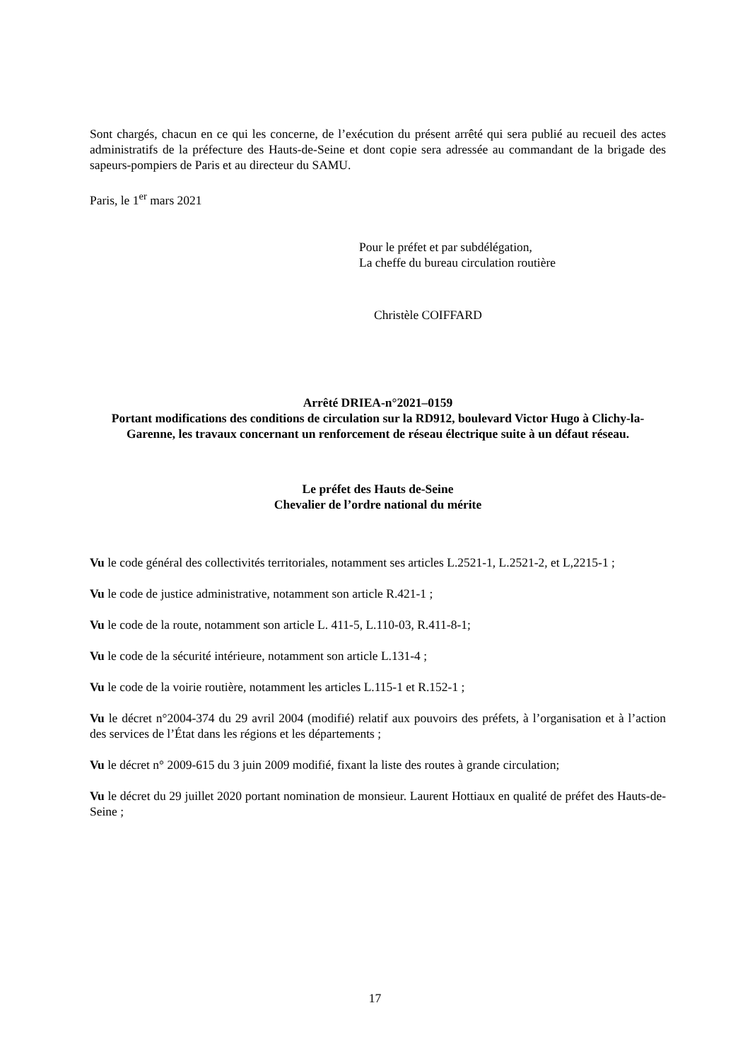Sont chargés, chacun en ce qui les concerne, de l’exécution du présent arrêté qui sera publié au recueil des actes administratifs de la préfecture des Hauts-de-Seine et dont copie sera adressée au commandant de la brigade des sapeurs-pompiers de Paris et au directeur du SAMU.
Paris, le 1<sup>er</sup> mars 2021
Pour le préfet et par subdélégation,
La cheffe du bureau circulation routière
Christèle COIFFARD
Arrêté DRIEA-n°2021–0159
Portant modifications des conditions de circulation sur la RD912, boulevard Victor Hugo à Clichy-la-Garenne, les travaux concernant un renforcement de réseau électrique suite à un défaut réseau.
Le préfet des Hauts de-Seine
Chevalier de l’ordre national du mérite
Vu le code général des collectivités territoriales, notamment ses articles L.2521-1, L.2521-2, et L,2215-1 ;
Vu le code de justice administrative, notamment son article R.421-1 ;
Vu le code de la route, notamment son article L. 411-5, L.110-03, R.411-8-1;
Vu le code de la sécurité intérieure, notamment son article L.131-4 ;
Vu le code de la voirie routière, notamment les articles L.115-1 et R.152-1 ;
Vu le décret n°2004-374 du 29 avril 2004 (modifié) relatif aux pouvoirs des préfets, à l’organisation et à l’action des services de l’État dans les régions et les départements ;
Vu le décret n° 2009-615 du 3 juin 2009 modifié, fixant la liste des routes à grande circulation;
Vu le décret du 29 juillet 2020 portant nomination de monsieur. Laurent Hottiaux en qualité de préfet des Hauts-de-Seine ;
17